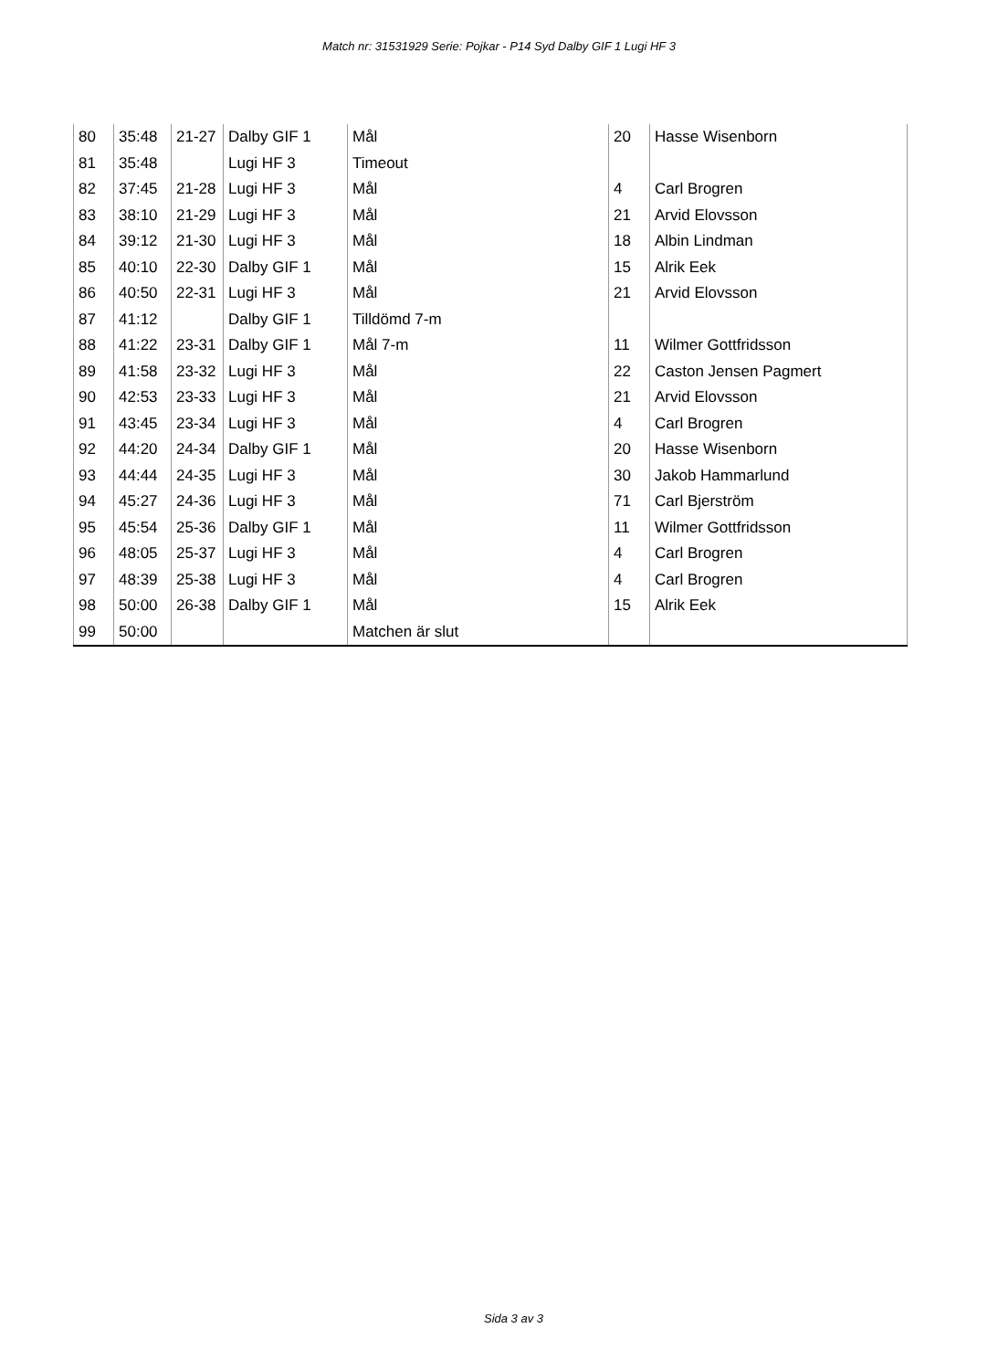Match nr: 31531929 Serie: Pojkar - P14 Syd Dalby GIF 1 Lugi HF 3
| 80 | 35:48 | 21-27 | Dalby GIF 1 | Mål | 20 | Hasse Wisenborn |
| 81 | 35:48 | | Lugi HF 3 | Timeout | | |
| 82 | 37:45 | 21-28 | Lugi HF 3 | Mål | 4 | Carl Brogren |
| 83 | 38:10 | 21-29 | Lugi HF 3 | Mål | 21 | Arvid Elovsson |
| 84 | 39:12 | 21-30 | Lugi HF 3 | Mål | 18 | Albin Lindman |
| 85 | 40:10 | 22-30 | Dalby GIF 1 | Mål | 15 | Alrik Eek |
| 86 | 40:50 | 22-31 | Lugi HF 3 | Mål | 21 | Arvid Elovsson |
| 87 | 41:12 | | Dalby GIF 1 | Tilldömd 7-m | | |
| 88 | 41:22 | 23-31 | Dalby GIF 1 | Mål 7-m | 11 | Wilmer Gottfridsson |
| 89 | 41:58 | 23-32 | Lugi HF 3 | Mål | 22 | Caston Jensen Pagmert |
| 90 | 42:53 | 23-33 | Lugi HF 3 | Mål | 21 | Arvid Elovsson |
| 91 | 43:45 | 23-34 | Lugi HF 3 | Mål | 4 | Carl Brogren |
| 92 | 44:20 | 24-34 | Dalby GIF 1 | Mål | 20 | Hasse Wisenborn |
| 93 | 44:44 | 24-35 | Lugi HF 3 | Mål | 30 | Jakob Hammarlund |
| 94 | 45:27 | 24-36 | Lugi HF 3 | Mål | 71 | Carl Bjerström |
| 95 | 45:54 | 25-36 | Dalby GIF 1 | Mål | 11 | Wilmer Gottfridsson |
| 96 | 48:05 | 25-37 | Lugi HF 3 | Mål | 4 | Carl Brogren |
| 97 | 48:39 | 25-38 | Lugi HF 3 | Mål | 4 | Carl Brogren |
| 98 | 50:00 | 26-38 | Dalby GIF 1 | Mål | 15 | Alrik Eek |
| 99 | 50:00 | | | Matchen är slut | | |
Sida 3 av 3